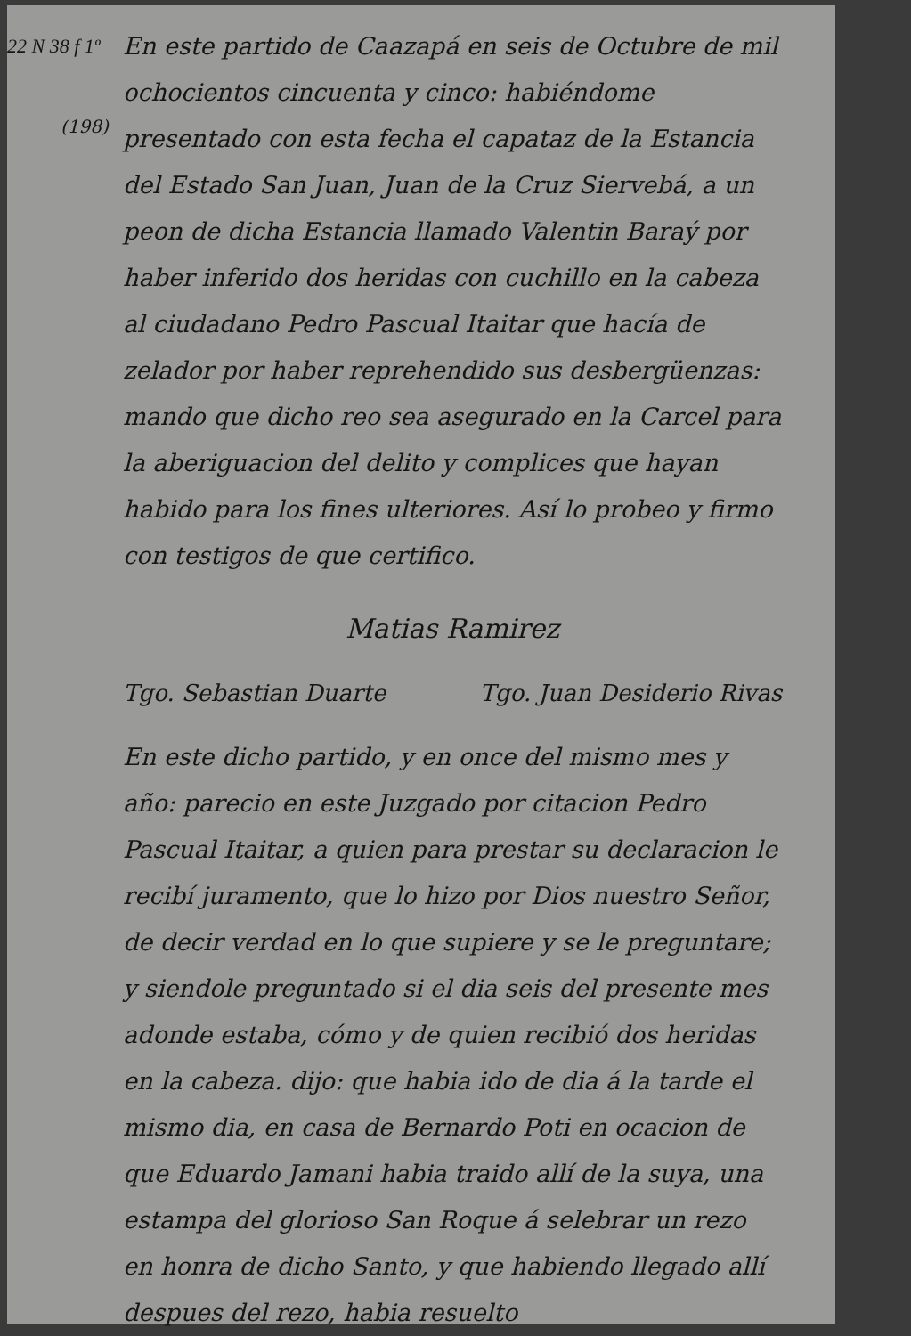22 N 38 f 1º
(198)
En este partido de Caazapá en seis de Octubre de mil ochocientos cincuenta y cinco: habiéndome presentado con esta fecha el capataz de la Estancia del Estado San Juan, Juan de la Cruz Siervebá, a un peon de dicha Estancia llamado Valentin Baraý por haber inferido dos heridas con cuchillo en la cabeza al ciudadano Pedro Pascual Itaitar que hacía de zelador por haber reprehendido sus desbergüenzas: mando que dicho reo sea asegurado en la Carcel para la aberiguacion del delito y complices que hayan habido para los fines ulteriores. Así lo probeo y firmo con testigos de que certifico.
Matias Ramirez
Tgo. Sebastian Duarte Tgo. Juan Desiderio Rivas
En este dicho partido, y en once del mismo mes y año: parecio en este Juzgado por citacion Pedro Pascual Itaitar, a quien para prestar su declaracion le recibí juramento, que lo hizo por Dios nuestro Señor, de decir verdad en lo que supiere y se le preguntare; y siendole preguntado si el dia seis del presente mes adonde estaba, cómo y de quien recibió dos heridas en la cabeza. dijo: que habia ido de dia á la tarde el mismo dia, en casa de Bernardo Poti en ocacion de que Eduardo Jamani habia traido allí de la suya, una estampa del glorioso San Roque á selebrar un rezo en honra de dicho Santo, y que habiendo llegado allí despues del rezo, habia resuelto